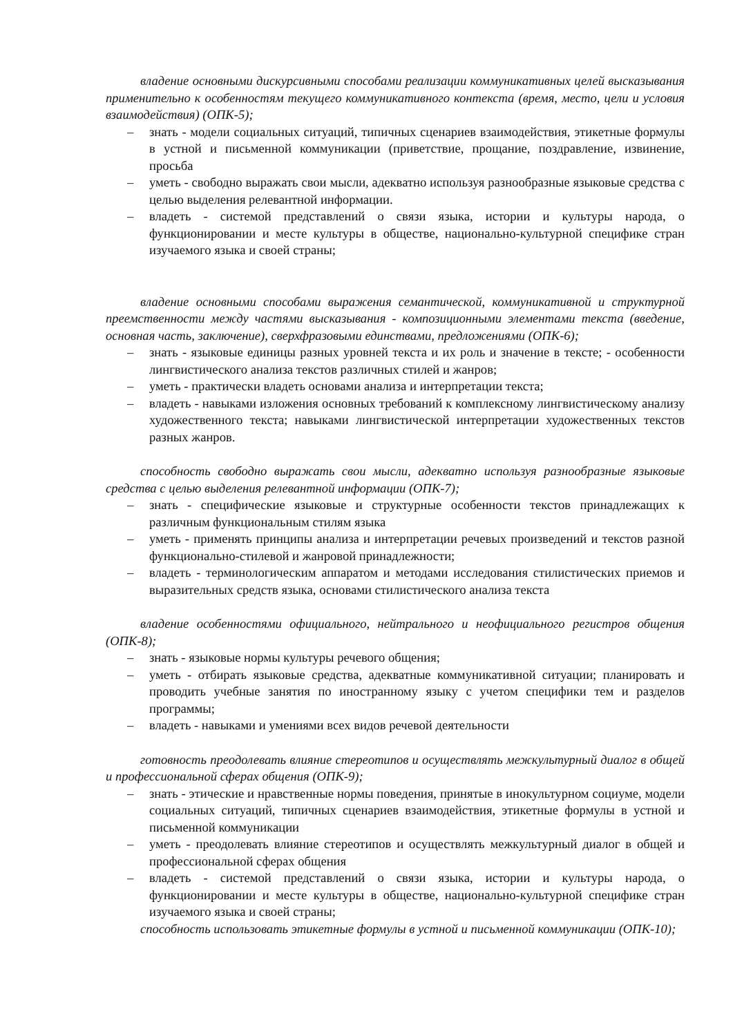владение основными дискурсивными способами реализации коммуникативных целей высказывания применительно к особенностям текущего коммуникативного контекста (время, место, цели и условия взаимодействия) (ОПК-5);
– знать - модели социальных ситуаций, типичных сценариев взаимодействия, этикетные формулы в устной и письменной коммуникации (приветствие, прощание, поздравление, извинение, просьба
– уметь - свободно выражать свои мысли, адекватно используя разнообразные языковые средства с целью выделения релевантной информации.
– владеть - системой представлений о связи языка, истории и культуры народа, о функционировании и месте культуры в обществе, национально-культурной специфике стран изучаемого языка и своей страны;
владение основными способами выражения семантической, коммуникативной и структурной преемственности между частями высказывания - композиционными элементами текста (введение, основная часть, заключение), сверхфразовыми единствами, предложениями (ОПК-6);
– знать - языковые единицы разных уровней текста и их роль и значение в тексте; - особенности лингвистического анализа текстов различных стилей и жанров;
– уметь - практически владеть основами анализа и интерпретации текста;
– владеть - навыками изложения основных требований к комплексному лингвистическому анализу художественного текста; навыками лингвистической интерпретации художественных текстов разных жанров.
способность свободно выражать свои мысли, адекватно используя разнообразные языковые средства с целью выделения релевантной информации (ОПК-7);
– знать - специфические языковые и структурные особенности текстов принадлежащих к различным функциональным стилям языка
– уметь - применять принципы анализа и интерпретации речевых произведений и текстов разной функционально-стилевой и жанровой принадлежности;
– владеть - терминологическим аппаратом и методами исследования стилистических приемов и выразительных средств языка, основами стилистического анализа текста
владение особенностями официального, нейтрального и неофициального регистров общения (ОПК-8);
– знать - языковые нормы культуры речевого общения;
– уметь - отбирать языковые средства, адекватные коммуникативной ситуации; планировать и проводить учебные занятия по иностранному языку с учетом специфики тем и разделов программы;
– владеть - навыками и умениями всех видов речевой деятельности
готовность преодолевать влияние стереотипов и осуществлять межкультурный диалог в общей и профессиональной сферах общения (ОПК-9);
– знать - этические и нравственные нормы поведения, принятые в инокультурном социуме, модели социальных ситуаций, типичных сценариев взаимодействия, этикетные формулы в устной и письменной коммуникации
– уметь - преодолевать влияние стереотипов и осуществлять межкультурный диалог в общей и профессиональной сферах общения
– владеть - системой представлений о связи языка, истории и культуры народа, о функционировании и месте культуры в обществе, национально-культурной специфике стран изучаемого языка и своей страны;
способность использовать этикетные формулы в устной и письменной коммуникации (ОПК-10);